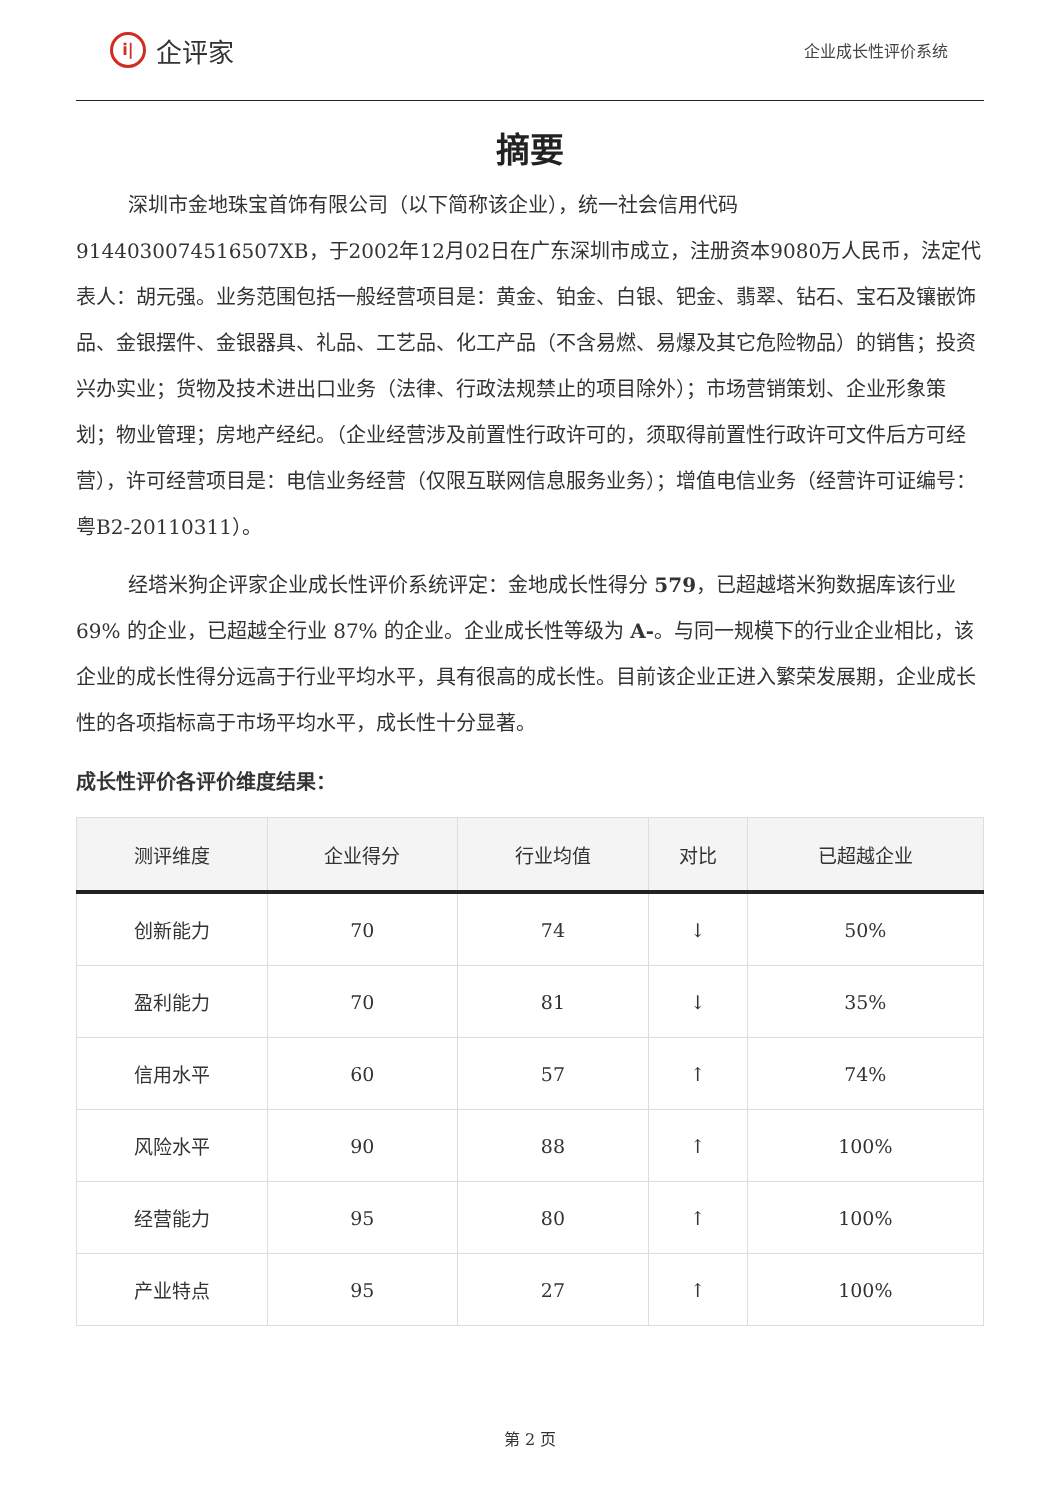i| 企评家
企业成长性评价系统
摘要
深圳市金地珠宝首饰有限公司（以下简称该企业），统一社会信用代码 9144030074516507XB，于2002年12月02日在广东深圳市成立，注册资本9080万人民币，法定代表人：胡元强。业务范围包括一般经营项目是：黄金、铂金、白银、钯金、翡翠、钻石、宝石及镶嵌饰品、金银摆件、金银器具、礼品、工艺品、化工产品（不含易燃、易爆及其它危险物品）的销售；投资兴办实业；货物及技术进出口业务（法律、行政法规禁止的项目除外）；市场营销策划、企业形象策划；物业管理；房地产经纪。（企业经营涉及前置性行政许可的，须取得前置性行政许可文件后方可经营），许可经营项目是：电信业务经营（仅限互联网信息服务业务）；增值电信业务（经营许可证编号：粤B2-20110311）。
经塔米狗企评家企业成长性评价系统评定：金地成长性得分 579，已超越塔米狗数据库该行业 69% 的企业，已超越全行业 87% 的企业。企业成长性等级为 A-。与同一规模下的行业企业相比，该企业的成长性得分远高于行业平均水平，具有很高的成长性。目前该企业正进入繁荣发展期，企业成长性的各项指标高于市场平均水平，成长性十分显著。
成长性评价各评价维度结果：
| 测评维度 | 企业得分 | 行业均值 | 对比 | 已超越企业 |
| --- | --- | --- | --- | --- |
| 创新能力 | 70 | 74 | ↓ | 50% |
| 盈利能力 | 70 | 81 | ↓ | 35% |
| 信用水平 | 60 | 57 | ↑ | 74% |
| 风险水平 | 90 | 88 | ↑ | 100% |
| 经营能力 | 95 | 80 | ↑ | 100% |
| 产业特点 | 95 | 27 | ↑ | 100% |
第 2 页